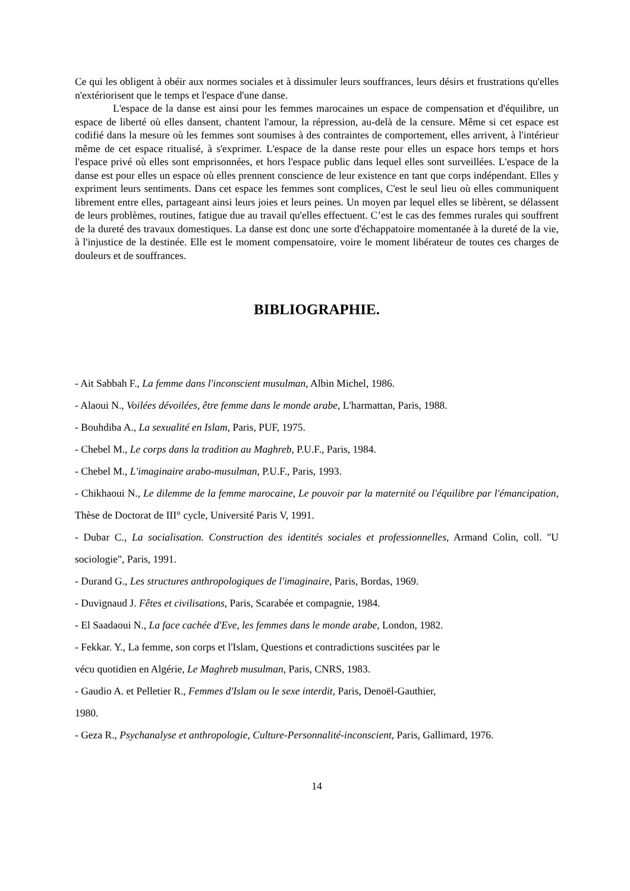Ce qui les obligent à obéir aux normes sociales et à dissimuler leurs souffrances, leurs désirs et frustrations qu'elles n'extériorisent que le temps et l'espace d'une danse.
L'espace de la danse est ainsi pour les femmes marocaines un espace de compensation et d'équilibre, un espace de liberté où elles dansent, chantent l'amour, la répression, au-delà de la censure. Même si cet espace est codifié dans la mesure où les femmes sont soumises à des contraintes de comportement, elles arrivent, à l'intérieur même de cet espace ritualisé, à s'exprimer. L'espace de la danse reste pour elles un espace hors temps et hors l'espace privé où elles sont emprisonnées, et hors l'espace public dans lequel elles sont surveillées. L'espace de la danse est pour elles un espace où elles prennent conscience de leur existence en tant que corps indépendant. Elles y expriment leurs sentiments. Dans cet espace les femmes sont complices, C'est le seul lieu où elles communiquent librement entre elles, partageant ainsi leurs joies et leurs peines. Un moyen par lequel elles se libèrent, se délassent de leurs problèmes, routines, fatigue due au travail qu'elles effectuent. C’est le cas des femmes rurales qui souffrent de la dureté des travaux domestiques. La danse est donc une sorte d'échappatoire momentanée à la dureté de la vie, à l'injustice de la destinée. Elle est le moment compensatoire, voire le moment libérateur de toutes ces charges de douleurs et de souffrances.
BIBLIOGRAPHIE.
- Ait Sabbah F., La femme dans l'inconscient musulman, Albin Michel, 1986.
- Alaoui N., Voilées dévoilées, être femme dans le monde arabe, L'harmattan, Paris, 1988.
- Bouhdiba A., La sexualité en Islam, Paris, PUF, 1975.
- Chebel M., Le corps dans la tradition au Maghreb, P.U.F., Paris, 1984.
- Chebel M., L'imaginaire arabo-musulman, P.U.F., Paris, 1993.
- Chikhaoui N., Le dilemme de la femme marocaine, Le pouvoir par la maternité ou l'équilibre par l'émancipation, Thèse de Doctorat de III° cycle, Université Paris V, 1991.
- Dubar C., La socialisation. Construction des identités sociales et professionnelles, Armand Colin, coll. "U sociologie", Paris, 1991.
- Durand G., Les structures anthropologiques de l'imaginaire, Paris, Bordas, 1969.
- Duvignaud J. Fêtes et civilisations, Paris, Scarabée et compagnie, 1984.
- El Saadaoui N., La face cachée d'Eve, les femmes dans le monde arabe, London, 1982.
- Fekkar. Y., La femme, son corps et l'Islam, Questions et contradictions suscitées par le
vécu quotidien en Algérie, Le Maghreb musulman, Paris, CNRS, 1983.
- Gaudio A. et Pelletier R., Femmes d'Islam ou le sexe interdit, Paris, Denoël-Gauthier,
1980.
- Geza R., Psychanalyse et anthropologie, Culture-Personnalité-inconscient, Paris, Gallimard, 1976.
14